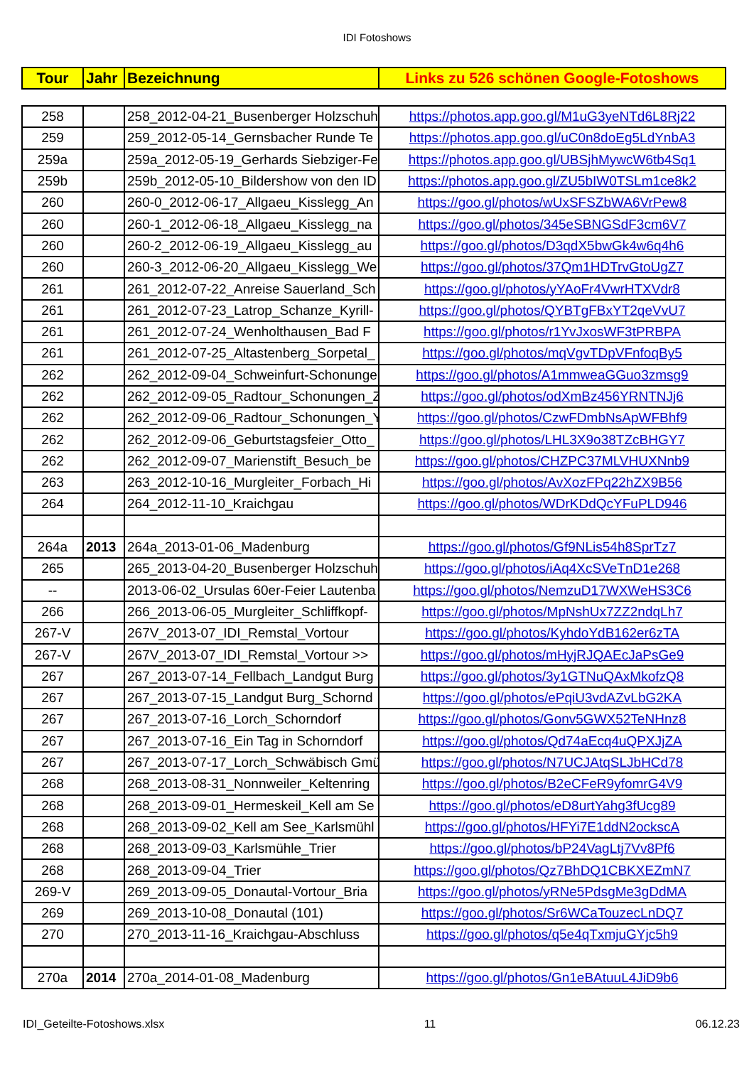IDI Fotoshows
| Tour | Jahr | Bezeichnung | Links zu 526 schönen Google-Fotoshows |
| --- | --- | --- | --- |
| 258 | | 258_2012-04-21_Busenberger Holzschuh | https://photos.app.goo.gl/M1uG3yeNTd6L8Rj22 |
| 259 | | 259_2012-05-14_Gernsbacher Runde Te | https://photos.app.goo.gl/uC0n8doEg5LdYnbA3 |
| 259a | | 259a_2012-05-19_Gerhards Siebziger-Fe | https://photos.app.goo.gl/UBSjhMywcW6tb4Sq1 |
| 259b | | 259b_2012-05-10_Bildershow von den ID | https://photos.app.goo.gl/ZU5bIW0TSLm1ce8k2 |
| 260 | | 260-0_2012-06-17_Allgaeu_Kisslegg_An | https://goo.gl/photos/wUxSFSZbWA6VrPew8 |
| 260 | | 260-1_2012-06-18_Allgaeu_Kisslegg_na | https://goo.gl/photos/345eSBNGSdF3cm6V7 |
| 260 | | 260-2_2012-06-19_Allgaeu_Kisslegg_au | https://goo.gl/photos/D3qdX5bwGk4w6q4h6 |
| 260 | | 260-3_2012-06-20_Allgaeu_Kisslegg_We | https://goo.gl/photos/37Qm1HDTrvGtoUgZ7 |
| 261 | | 261_2012-07-22_Anreise Sauerland_Sch | https://goo.gl/photos/yYAoFr4VwrHTXVdr8 |
| 261 | | 261_2012-07-23_Latrop_Schanze_Kyrill- | https://goo.gl/photos/QYBTgFBxYT2qeVvU7 |
| 261 | | 261_2012-07-24_Wenholthausen_Bad F | https://goo.gl/photos/r1YvJxosWF3tPRBPA |
| 261 | | 261_2012-07-25_Altastenberg_Sorpetal_ | https://goo.gl/photos/mqVgvTDpVFnfoqBy5 |
| 262 | | 262_2012-09-04_Schweinfurt-Schonunge | https://goo.gl/photos/A1mmweaGGuo3zmsg9 |
| 262 | | 262_2012-09-05_Radtour_Schonungen_Z | https://goo.gl/photos/odXmBz456YRNTNJj6 |
| 262 | | 262_2012-09-06_Radtour_Schonungen_Y | https://goo.gl/photos/CzwFDmbNsApWFBhf9 |
| 262 | | 262_2012-09-06_Geburtstagsfeier_Otto_ | https://goo.gl/photos/LHL3X9o38TZcBHGY7 |
| 262 | | 262_2012-09-07_Marienstift_Besuch_be | https://goo.gl/photos/CHZPC37MLVHUXNnb9 |
| 263 | | 263_2012-10-16_Murgleiter_Forbach_Hi | https://goo.gl/photos/AvXozFPq22hZX9B56 |
| 264 | | 264_2012-11-10_Kraichgau | https://goo.gl/photos/WDrKDdQcYFuPLD946 |
| 264a | 2013 | 264a_2013-01-06_Madenburg | https://goo.gl/photos/Gf9NLis54h8SprTz7 |
| 265 | | 265_2013-04-20_Busenberger Holzschuh | https://goo.gl/photos/iAq4XcSVeTnD1e268 |
| -- | | 2013-06-02_Ursulas 60er-Feier Lautenba | https://goo.gl/photos/NemzuD17WXWeHS3C6 |
| 266 | | 266_2013-06-05_Murgleiter_Schliffkopf- | https://goo.gl/photos/MpNshUx7ZZ2ndqLh7 |
| 267-V | | 267V_2013-07_IDI_Remstal_Vortour | https://goo.gl/photos/KyhdoYdB162er6zTA |
| 267-V | | 267V_2013-07_IDI_Remstal_Vortour >> | https://goo.gl/photos/mHyjRJQAEcJaPsGe9 |
| 267 | | 267_2013-07-14_Fellbach_Landgut Burg | https://goo.gl/photos/3y1GTNuQAxMkofzQ8 |
| 267 | | 267_2013-07-15_Landgut Burg_Schornd | https://goo.gl/photos/ePqiU3vdAZvLbG2KA |
| 267 | | 267_2013-07-16_Lorch_Schorndorf | https://goo.gl/photos/Gonv5GWX52TeNHnz8 |
| 267 | | 267_2013-07-16_Ein Tag in Schorndorf | https://goo.gl/photos/Qd74aEcq4uQPXJjZA |
| 267 | | 267_2013-07-17_Lorch_Schwäbisch Gmü | https://goo.gl/photos/N7UCJAtqSLJbHCd78 |
| 268 | | 268_2013-08-31_Nonnweiler_Keltenring | https://goo.gl/photos/B2eCFeR9yfomrG4V9 |
| 268 | | 268_2013-09-01_Hermeskeil_Kell am Se | https://goo.gl/photos/eD8urtYahg3fUcg89 |
| 268 | | 268_2013-09-02_Kell am See_Karlsmühl | https://goo.gl/photos/HFYi7E1ddN2ockscA |
| 268 | | 268_2013-09-03_Karlsmühle_Trier | https://goo.gl/photos/bP24VagLtj7Vv8Pf6 |
| 268 | | 268_2013-09-04_Trier | https://goo.gl/photos/Qz7BhDQ1CBKXEZmN7 |
| 269-V | | 269_2013-09-05_Donautal-Vortour_Bria | https://goo.gl/photos/yRNe5PdsgMe3gDdMA |
| 269 | | 269_2013-10-08_Donautal (101) | https://goo.gl/photos/Sr6WCaTouzecLnDQ7 |
| 270 | | 270_2013-11-16_Kraichgau-Abschluss | https://goo.gl/photos/q5e4qTxmjuGYjc5h9 |
| 270a | 2014 | 270a_2014-01-08_Madenburg | https://goo.gl/photos/Gn1eBAtuuL4JiD9b6 |
IDI_Geteilte-Fotoshows.xlsx 11 06.12.23